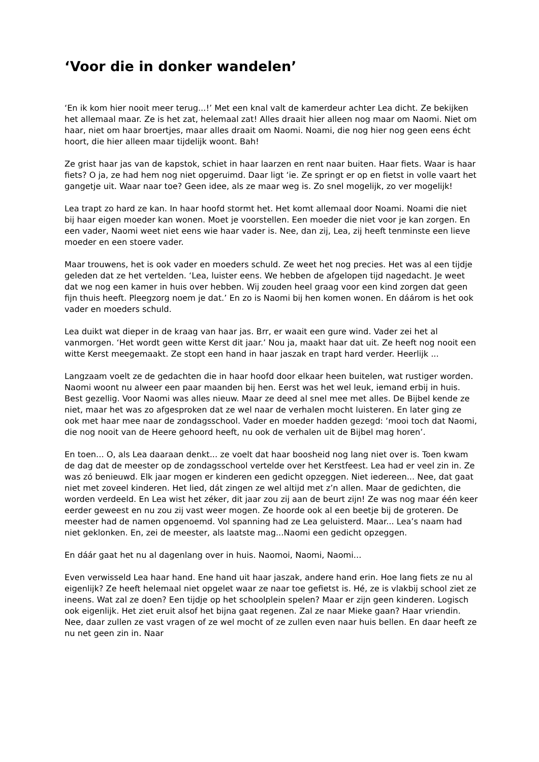‘Voor die in donker wandelen’
‘En ik kom hier nooit meer terug...!’ Met een knal valt de kamerdeur achter Lea dicht. Ze bekijken het allemaal maar. Ze is het zat, helemaal zat! Alles draait hier alleen nog maar om Naomi. Niet om haar, niet om haar broertjes, maar alles draait om Naomi. Noami, die nog hier nog geen eens écht hoort, die hier alleen maar tijdelijk woont. Bah!
Ze grist haar jas van de kapstok, schiet in haar laarzen en rent naar buiten. Haar fiets. Waar is haar fiets? O ja, ze had hem nog niet opgeruimd. Daar ligt ‘ie. Ze springt er op en fietst in volle vaart het gangetje uit. Waar naar toe? Geen idee, als ze maar weg is. Zo snel mogelijk, zo ver mogelijk!
Lea trapt zo hard ze kan. In haar hoofd stormt het. Het komt allemaal door Noami. Noami die niet bij haar eigen moeder kan wonen. Moet je voorstellen. Een moeder die niet voor je kan zorgen. En een vader, Naomi weet niet eens wie haar vader is. Nee, dan zij, Lea, zij heeft tenminste een lieve moeder en een stoere vader.
Maar trouwens, het is ook vader en moeders schuld. Ze weet het nog precies. Het was al een tijdje geleden dat ze het vertelden. ‘Lea, luister eens. We hebben de afgelopen tijd nagedacht. Je weet dat we nog een kamer in huis over hebben. Wij zouden heel graag voor een kind zorgen dat geen fijn thuis heeft. Pleegzorg noem je dat.’ En zo is Naomi bij hen komen wonen. En dáárom is het ook vader en moeders schuld.
Lea duikt wat dieper in de kraag van haar jas. Brr, er waait een gure wind. Vader zei het al vanmorgen. ‘Het wordt geen witte Kerst dit jaar.’ Nou ja, maakt haar dat uit. Ze heeft nog nooit een witte Kerst meegemaakt. Ze stopt een hand in haar jaszak en trapt hard verder. Heerlijk ...
Langzaam voelt ze de gedachten die in haar hoofd door elkaar heen buitelen, wat rustiger worden.
Naomi woont nu alweer een paar maanden bij hen. Eerst was het wel leuk, iemand erbij in huis. Best gezellig. Voor Naomi was alles nieuw. Maar ze deed al snel mee met alles. De Bijbel kende ze niet, maar het was zo afgesproken dat ze wel naar de verhalen mocht luisteren. En later ging ze ook met haar mee naar de zondagsschool. Vader en moeder hadden gezegd: ‘mooi toch dat Naomi, die nog nooit van de Heere gehoord heeft, nu ook de verhalen uit de Bijbel mag horen’.
En toen... O, als Lea daaraan denkt... ze voelt dat haar boosheid nog lang niet over is. Toen kwam de dag dat de meester op de zondagsschool vertelde over het Kerstfeest. Lea had er veel zin in. Ze was zó benieuwd. Elk jaar mogen er kinderen een gedicht opzeggen. Niet iedereen... Nee, dat gaat niet met zoveel kinderen. Het lied, dát zingen ze wel altijd met z’n allen. Maar de gedichten, die worden verdeeld. En Lea wist het zéker, dit jaar zou zij aan de beurt zijn! Ze was nog maar één keer eerder geweest en nu zou zij vast weer mogen. Ze hoorde ook al een beetje bij de groteren. De meester had de namen opgenoemd. Vol spanning had ze Lea geluisterd. Maar... Lea’s naam had niet geklonken. En, zei de meester, als laatste mag...Naomi een gedicht opzeggen.
En dáár gaat het nu al dagenlang over in huis. Naomoi, Naomi, Naomi...
Even verwisseld Lea haar hand. Ene hand uit haar jaszak, andere hand erin. Hoe lang fiets ze nu al eigenlijk? Ze heeft helemaal niet opgelet waar ze naar toe gefietst is. Hé, ze is vlakbij school ziet ze ineens. Wat zal ze doen? Een tijdje op het schoolplein spelen? Maar er zijn geen kinderen. Logisch ook eigenlijk. Het ziet eruit alsof het bijna gaat regenen. Zal ze naar Mieke gaan? Haar vriendin. Nee, daar zullen ze vast vragen of ze wel mocht of ze zullen even naar huis bellen. En daar heeft ze nu net geen zin in. Naar